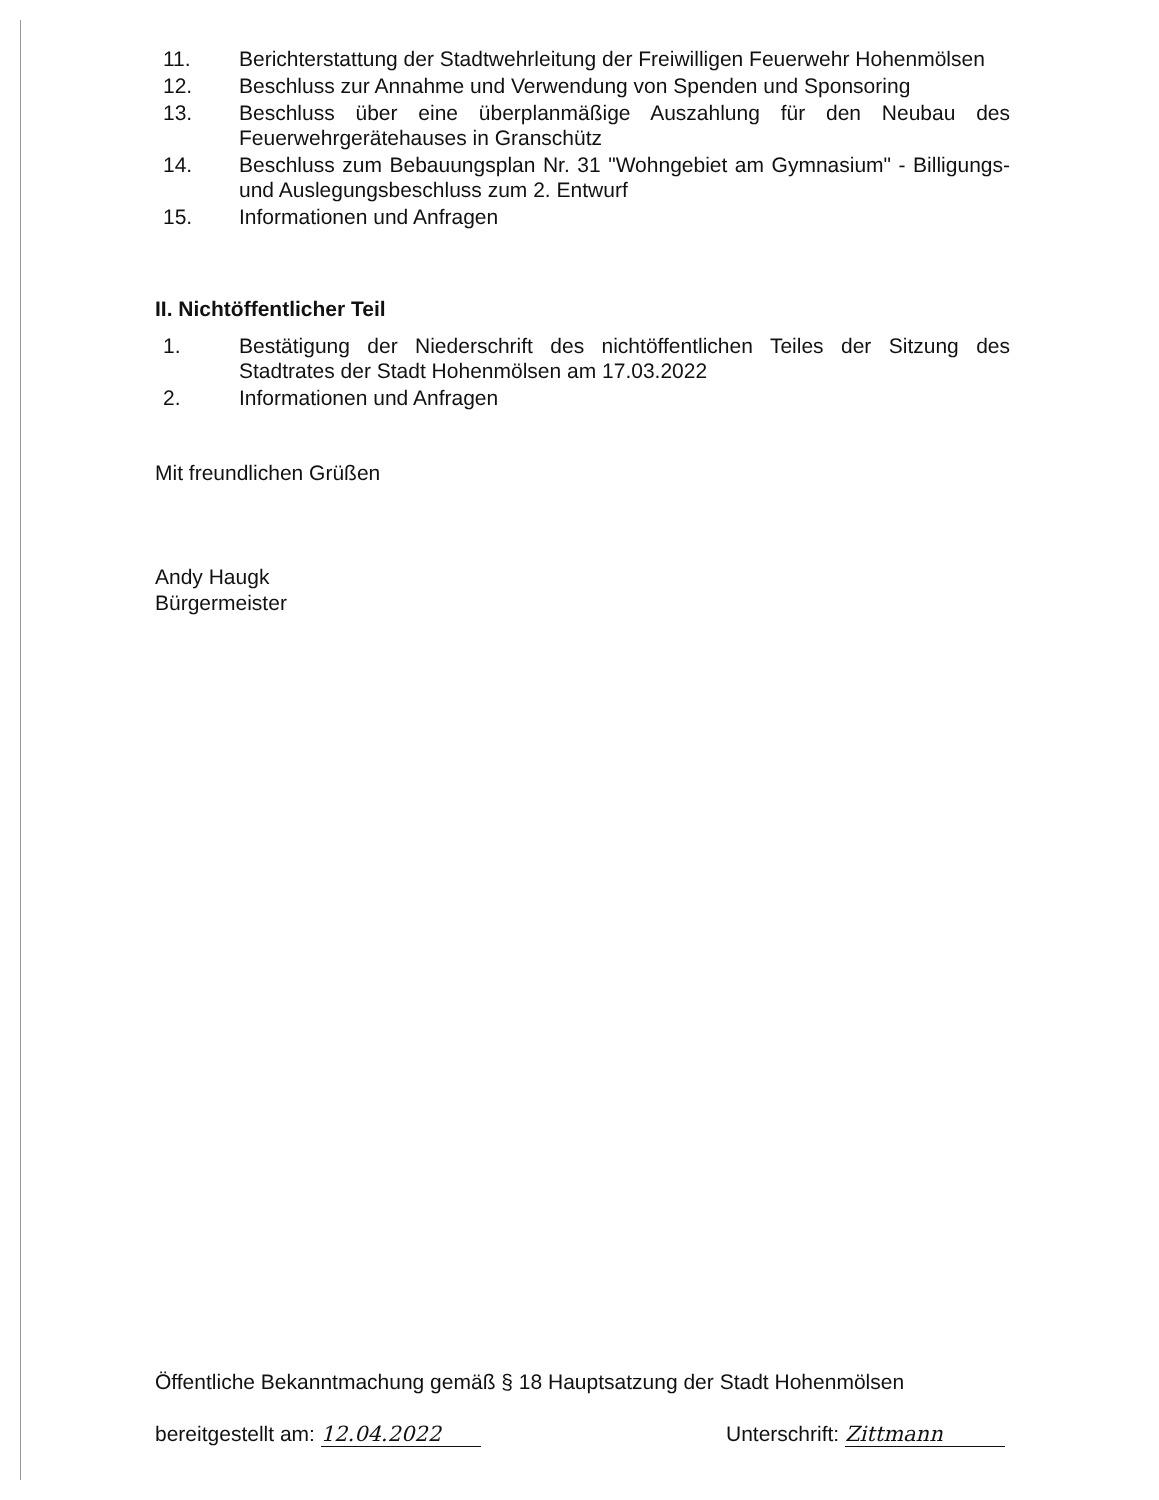11. Berichterstattung der Stadtwehrleitung der Freiwilligen Feuerwehr Hohenmölsen
12. Beschluss zur Annahme und Verwendung von Spenden und Sponsoring
13. Beschluss über eine überplanmäßige Auszahlung für den Neubau des Feuerwehrgerätehauses in Granschütz
14. Beschluss zum Bebauungsplan Nr. 31 "Wohngebiet am Gymnasium" - Billigungs- und Auslegungsbeschluss zum 2. Entwurf
15. Informationen und Anfragen
II. Nichtöffentlicher Teil
1. Bestätigung der Niederschrift des nichtöffentlichen Teiles der Sitzung des Stadtrates der Stadt Hohenmölsen am 17.03.2022
2. Informationen und Anfragen
Mit freundlichen Grüßen
Andy Haugk
Bürgermeister
Öffentliche Bekanntmachung gemäß § 18 Hauptsatzung der Stadt Hohenmölsen
bereitgestellt am: 12.04.2022 Unterschrift: Zittmann